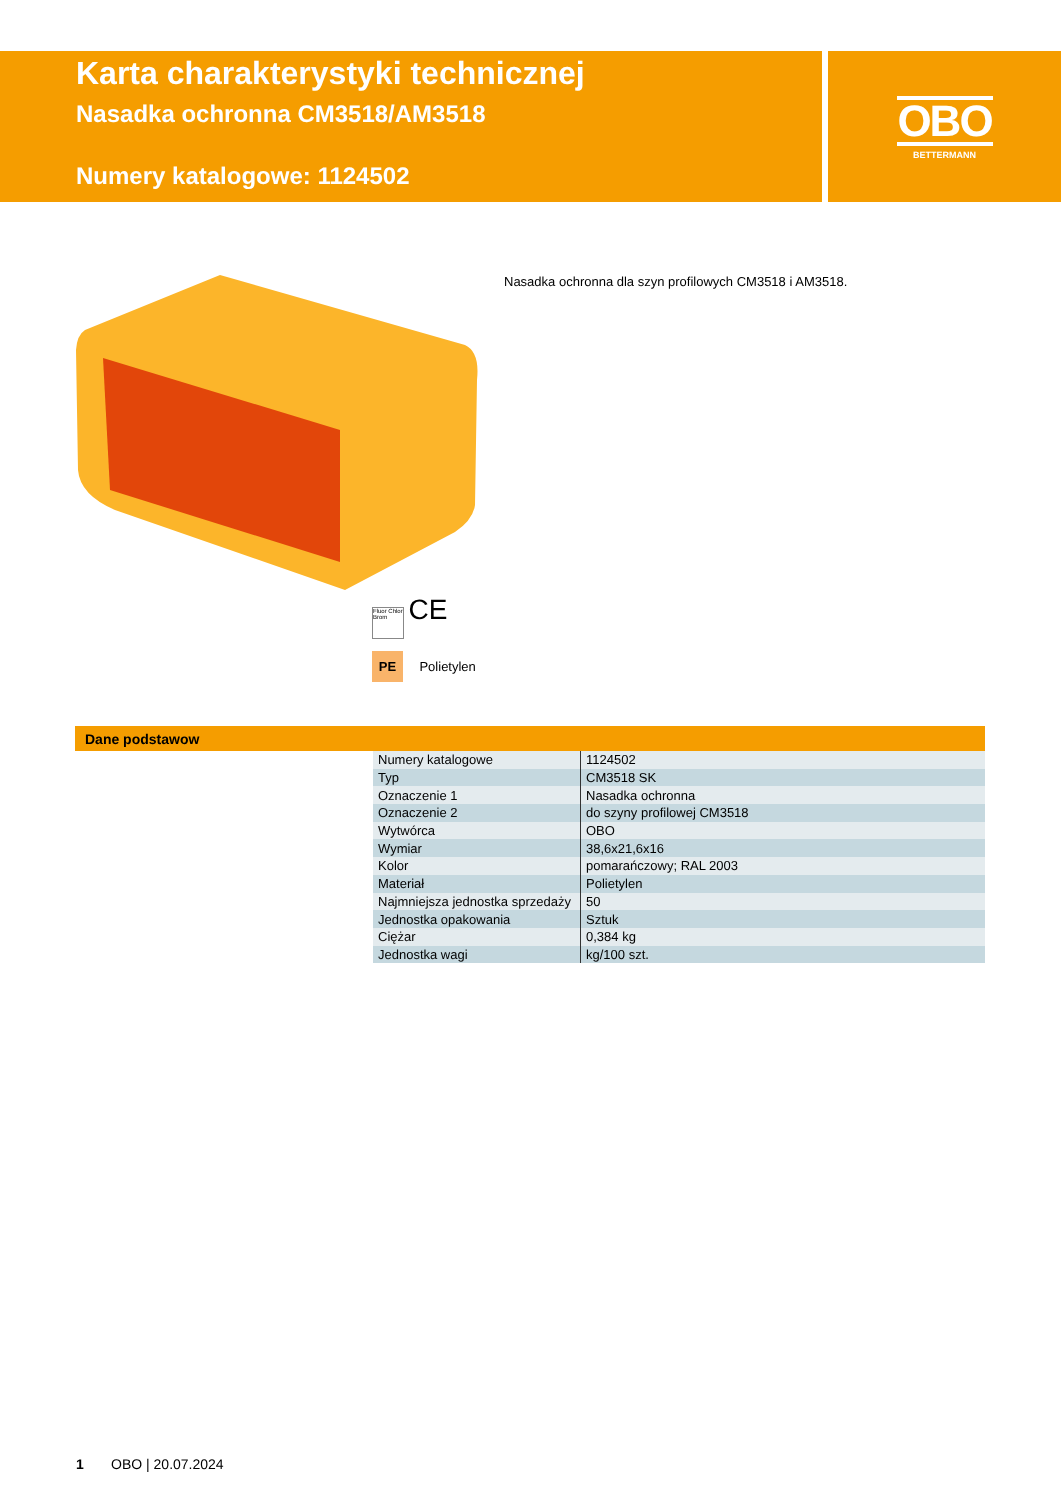Karta charakterystyki technicznej
Nasadka ochronna CM3518/AM3518
Numery katalogowe: 1124502
OBO
BETTERMANN
Fluor Chlor Brom CE
PE Polietylen
Nasadka ochronna dla szyn profilowych CM3518 i AM3518.
Dane podstawow
| Numery katalogowe | 1124502 |
| Typ | CM3518 SK |
| Oznaczenie 1 | Nasadka ochronna |
| Oznaczenie 2 | do szyny profilowej CM3518 |
| Wytwórca | OBO |
| Wymiar | 38,6x21,6x16 |
| Kolor | pomarańczowy; RAL 2003 |
| Materiał | Polietylen |
| Najmniejsza jednostka sprzedaży | 50 |
| Jednostka opakowania | Sztuk |
| Ciężar | 0,384 kg |
| Jednostka wagi | kg/100 szt. |
1 OBO | 20.07.2024